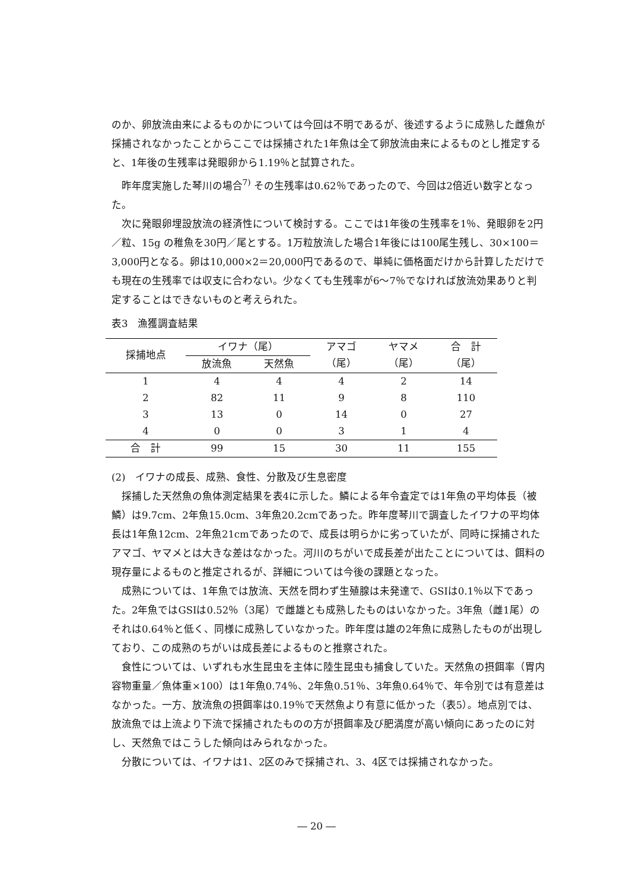のか、卵放流由来によるものかについては今回は不明であるが、後述するように成熟した雌魚が採捕されなかったことからここでは採捕された1年魚は全て卵放流由来によるものとし推定すると、1年後の生残率は発眼卵から1.19％と試算された。
昨年度実施した琴川の場合<sup>7)</sup> その生残率は0.62％であったので、今回は2倍近い数字となった。
次に発眼卵埋設放流の経済性について検討する。ここでは1年後の生残率を1％、発眼卵を2円／粒、15g の稚魚を30円／尾とする。1万粒放流した場合1年後には100尾生残し、30×100＝3,000円となる。卵は10,000×2＝20,000円であるので、単純に価格面だけから計算しただけでも現在の生残率では収支に合わない。少なくても生残率が6～7％でなければ放流効果ありと判定することはできないものと考えられた。
表3　漁獲調査結果
| 採捕地点 | イワナ（尾） | | アマゴ | ヤマメ | 合 計 |
| --- | --- | --- | --- | --- | --- |
| | 放流魚 | 天然魚 | （尾） | （尾） | （尾） |
| 1 | 4 | 4 | 4 | 2 | 14 |
| 2 | 82 | 11 | 9 | 8 | 110 |
| 3 | 13 | 0 | 14 | 0 | 27 |
| 4 | 0 | 0 | 3 | 1 | 4 |
| 合 計 | 99 | 15 | 30 | 11 | 155 |
(2)　イワナの成長、成熟、食性、分散及び生息密度
採捕した天然魚の魚体測定結果を表4に示した。鱗による年令査定では1年魚の平均体長（被鱗）は9.7cm、2年魚15.0cm、3年魚20.2cmであった。昨年度琴川で調査したイワナの平均体長は1年魚12cm、2年魚21cmであったので、成長は明らかに劣っていたが、同時に採捕されたアマゴ、ヤマメとは大きな差はなかった。河川のちがいで成長差が出たことについては、餌料の現存量によるものと推定されるが、詳細については今後の課題となった。
成熟については、1年魚では放流、天然を問わず生殖腺は未発達で、GSIは0.1％以下であった。2年魚ではGSIは0.52％（3尾）で雌雄とも成熟したものはいなかった。3年魚（雌1尾）のそれは0.64％と低く、同様に成熟していなかった。昨年度は雄の2年魚に成熟したものが出現しており、この成熟のちがいは成長差によるものと推察された。
食性については、いずれも水生昆虫を主体に陸生昆虫も捕食していた。天然魚の摂餌率（胃内容物重量／魚体重×100）は1年魚0.74％、2年魚0.51％、3年魚0.64％で、年令別では有意差はなかった。一方、放流魚の摂餌率は0.19％で天然魚より有意に低かった（表5）。地点別では、放流魚では上流より下流で採捕されたものの方が摂餌率及び肥満度が高い傾向にあったのに対し、天然魚ではこうした傾向はみられなかった。
分散については、イワナは1、2区のみで採捕され、3、4区では採捕されなかった。
― 20 ―